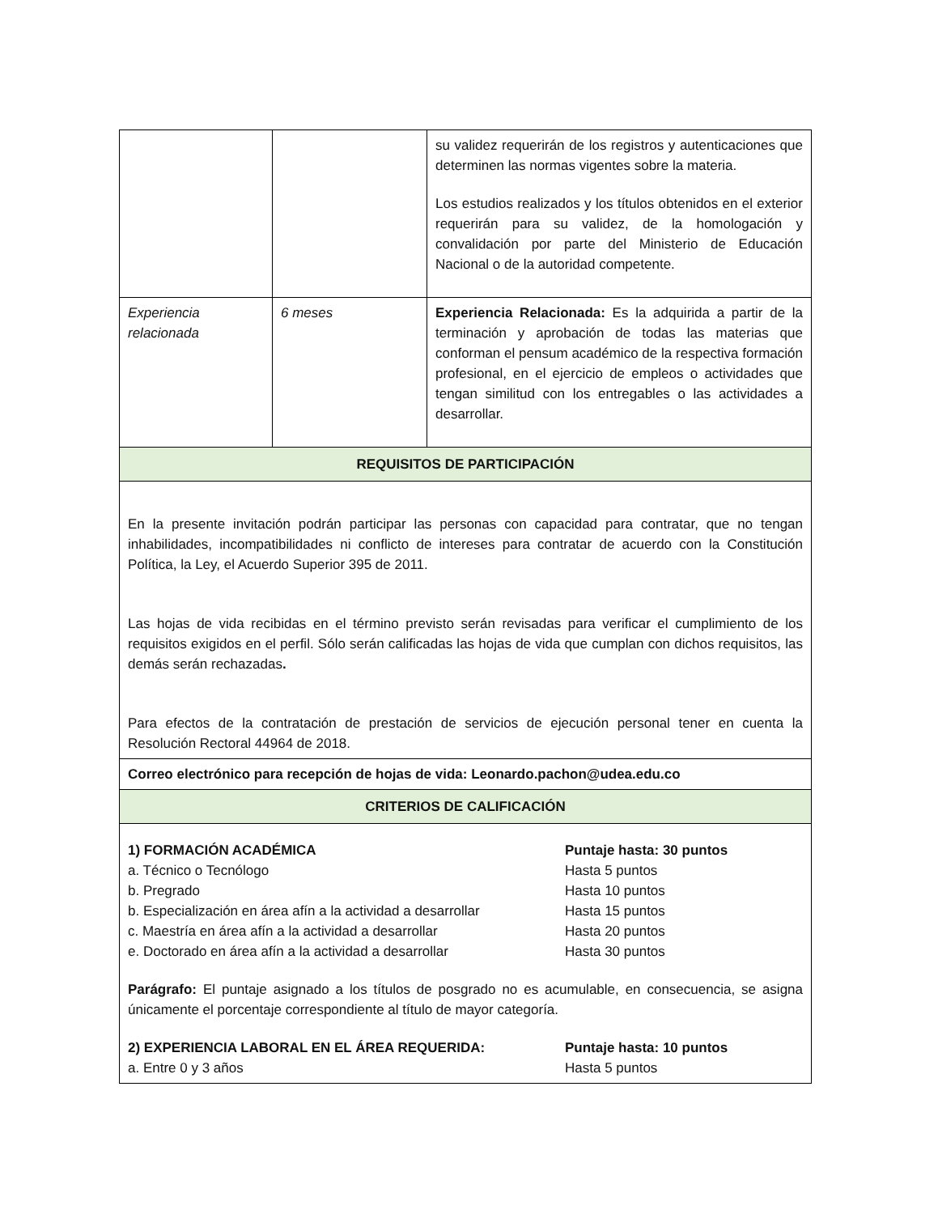| | | su validez requerirán de los registros y autenticaciones que determinen las normas vigentes sobre la materia. Los estudios realizados y los títulos obtenidos en el exterior requerirán para su validez, de la homologación y convalidación por parte del Ministerio de Educación Nacional o de la autoridad competente. |
| Experiencia relacionada | 6 meses | Experiencia Relacionada: Es la adquirida a partir de la terminación y aprobación de todas las materias que conforman el pensum académico de la respectiva formación profesional, en el ejercicio de empleos o actividades que tengan similitud con los entregables o las actividades a desarrollar. |
| REQUISITOS DE PARTICIPACIÓN | | |
| En la presente invitación podrán participar las personas con capacidad para contratar, que no tengan inhabilidades, incompatibilidades ni conflicto de intereses para contratar de acuerdo con la Constitución Política, la Ley, el Acuerdo Superior 395 de 2011. Las hojas de vida recibidas en el término previsto serán revisadas para verificar el cumplimiento de los requisitos exigidos en el perfil. Sólo serán calificadas las hojas de vida que cumplan con dichos requisitos, las demás serán rechazadas . Para efectos de la contratación de prestación de servicios de ejecución personal tener en cuenta la Resolución Rectoral 44964 de 2018. | | |
| Correo electrónico para recepción de hojas de vida: Leonardo.pachon@udea.edu.co | | |
| CRITERIOS DE CALIFICACIÓN | | |
| 1) FORMACIÓN ACADÉMICA Puntaje hasta: 30 puntos a. Técnico o Tecnólogo Hasta 5 puntos b. Pregrado Hasta 10 puntos b. Especialización en área afín a la actividad a desarrollar Hasta 15 puntos c. Maestría en área afín a la actividad a desarrollar Hasta 20 puntos e. Doctorado en área afín a la actividad a desarrollar Hasta 30 puntos Parágrafo: El puntaje asignado a los títulos de posgrado no es acumulable, en consecuencia, se asigna únicamente el porcentaje correspondiente al título de mayor categoría. 2) EXPERIENCIA LABORAL EN EL ÁREA REQUERIDA: Puntaje hasta: 10 puntos a. Entre 0 y 3 años Hasta 5 puntos | | |